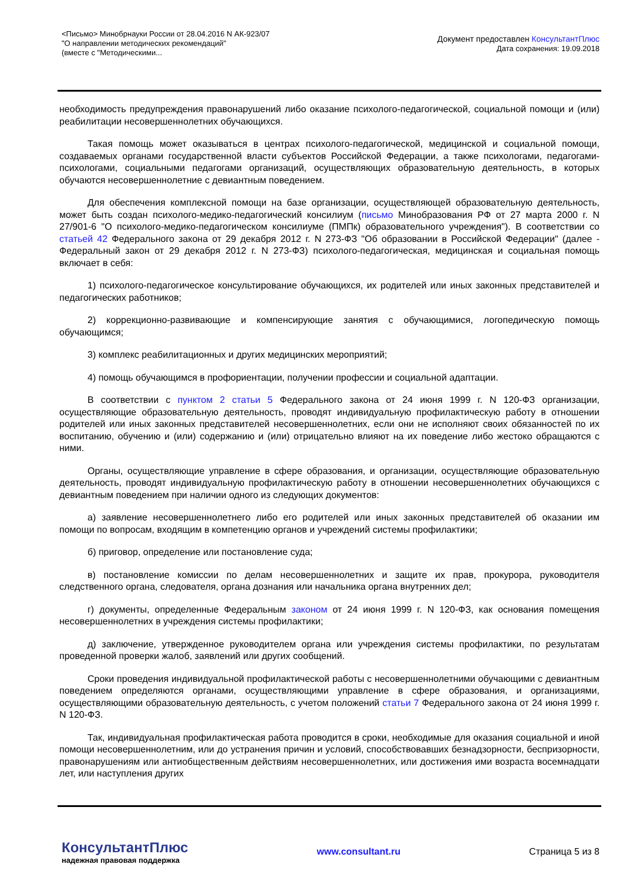<Письмо> Минобрнауки России от 28.04.2016 N АК-923/07
"О направлении методических рекомендаций"
(вместе с "Методическими...
Документ предоставлен КонсультантПлюс
Дата сохранения: 19.09.2018
необходимость предупреждения правонарушений либо оказание психолого-педагогической, социальной помощи и (или) реабилитации несовершеннолетних обучающихся.
Такая помощь может оказываться в центрах психолого-педагогической, медицинской и социальной помощи, создаваемых органами государственной власти субъектов Российской Федерации, а также психологами, педагогами-психологами, социальными педагогами организаций, осуществляющих образовательную деятельность, в которых обучаются несовершеннолетние с девиантным поведением.
Для обеспечения комплексной помощи на базе организации, осуществляющей образовательную деятельность, может быть создан психолого-медико-педагогический консилиум (письмо Минобразования РФ от 27 марта 2000 г. N 27/901-6 "О психолого-медико-педагогическом консилиуме (ПМПк) образовательного учреждения"). В соответствии со статьей 42 Федерального закона от 29 декабря 2012 г. N 273-ФЗ "Об образовании в Российской Федерации" (далее - Федеральный закон от 29 декабря 2012 г. N 273-ФЗ) психолого-педагогическая, медицинская и социальная помощь включает в себя:
1) психолого-педагогическое консультирование обучающихся, их родителей или иных законных представителей и педагогических работников;
2) коррекционно-развивающие и компенсирующие занятия с обучающимися, логопедическую помощь обучающимся;
3) комплекс реабилитационных и других медицинских мероприятий;
4) помощь обучающимся в профориентации, получении профессии и социальной адаптации.
В соответствии с пунктом 2 статьи 5 Федерального закона от 24 июня 1999 г. N 120-ФЗ организации, осуществляющие образовательную деятельность, проводят индивидуальную профилактическую работу в отношении родителей или иных законных представителей несовершеннолетних, если они не исполняют своих обязанностей по их воспитанию, обучению и (или) содержанию и (или) отрицательно влияют на их поведение либо жестоко обращаются с ними.
Органы, осуществляющие управление в сфере образования, и организации, осуществляющие образовательную деятельность, проводят индивидуальную профилактическую работу в отношении несовершеннолетних обучающихся с девиантным поведением при наличии одного из следующих документов:
а) заявление несовершеннолетнего либо его родителей или иных законных представителей об оказании им помощи по вопросам, входящим в компетенцию органов и учреждений системы профилактики;
б) приговор, определение или постановление суда;
в) постановление комиссии по делам несовершеннолетних и защите их прав, прокурора, руководителя следственного органа, следователя, органа дознания или начальника органа внутренних дел;
г) документы, определенные Федеральным законом от 24 июня 1999 г. N 120-ФЗ, как основания помещения несовершеннолетних в учреждения системы профилактики;
д) заключение, утвержденное руководителем органа или учреждения системы профилактики, по результатам проведенной проверки жалоб, заявлений или других сообщений.
Сроки проведения индивидуальной профилактической работы с несовершеннолетними обучающими с девиантным поведением определяются органами, осуществляющими управление в сфере образования, и организациями, осуществляющими образовательную деятельность, с учетом положений статьи 7 Федерального закона от 24 июня 1999 г. N 120-ФЗ.
Так, индивидуальная профилактическая работа проводится в сроки, необходимые для оказания социальной и иной помощи несовершеннолетним, или до устранения причин и условий, способствовавших безнадзорности, беспризорности, правонарушениям или антиобщественным действиям несовершеннолетних, или достижения ими возраста восемнадцати лет, или наступления других
КонсультантПлюс
надежная правовая поддержка
www.consultant.ru Страница 5 из 8